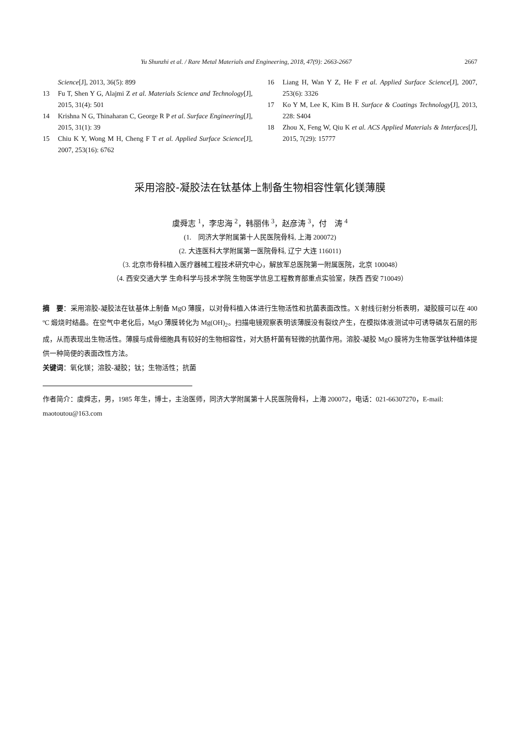Yu Shunzhi et al. / Rare Metal Materials and Engineering, 2018, 47(9): 2663-2667 2667
Science[J], 2013, 36(5): 899
13 Fu T, Shen Y G, Alajmi Z et al. Materials Science and Technology[J], 2015, 31(4): 501
14 Krishna N G, Thinaharan C, George R P et al. Surface Engineering[J], 2015, 31(1): 39
15 Chiu K Y, Wong M H, Cheng F T et al. Applied Surface Science[J], 2007, 253(16): 6762
16 Liang H, Wan Y Z, He F et al. Applied Surface Science[J], 2007, 253(6): 3326
17 Ko Y M, Lee K, Kim B H. Surface & Coatings Technology[J], 2013, 228: S404
18 Zhou X, Feng W, Qiu K et al. ACS Applied Materials & Interfaces[J], 2015, 7(29): 15777
采用溶胶-凝胶法在钛基体上制备生物相容性氧化镁薄膜
虞舜志 <sup>1</sup>，李忠海 <sup>2</sup>，韩丽伟 <sup>3</sup>，赵彦涛 <sup>3</sup>，付　涛 <sup>4</sup>
(1.　同济大学附属第十人民医院骨科, 上海 200072)
(2. 大连医科大学附属第一医院骨科, 辽宁 大连 116011)
（3. 北京市骨科植入医疗器械工程技术研究中心，解放军总医院第一附属医院，北京 100048）
（4. 西安交通大学 生命科学与技术学院 生物医学信息工程教育部重点实验室，陕西 西安 710049）
摘　要：采用溶胶-凝胶法在钛基体上制备 MgO 薄膜，以对骨科植入体进行生物活性和抗菌表面改性。X 射线衍射分析表明，凝胶膜可以在 400 ºC 煅烧时结晶。在空气中老化后，MgO 薄膜转化为 Mg(OH)<sub>2</sub>。扫描电镜观察表明该薄膜没有裂纹产生，在模拟体液测试中可诱导磷灰石层的形成，从而表现出生物活性。薄膜与成骨细胞具有较好的生物相容性，对大肠杆菌有轻微的抗菌作用。溶胶-凝胶 MgO 膜将为生物医学钛种植体提供一种简便的表面改性方法。
关键词：氧化镁；溶胶-凝胶；钛；生物活性；抗菌
作者简介：虞舜志，男，1985 年生，博士，主治医师，同济大学附属第十人民医院骨科，上海 200072，电话：021-66307270，E-mail: maotoutou@163.com